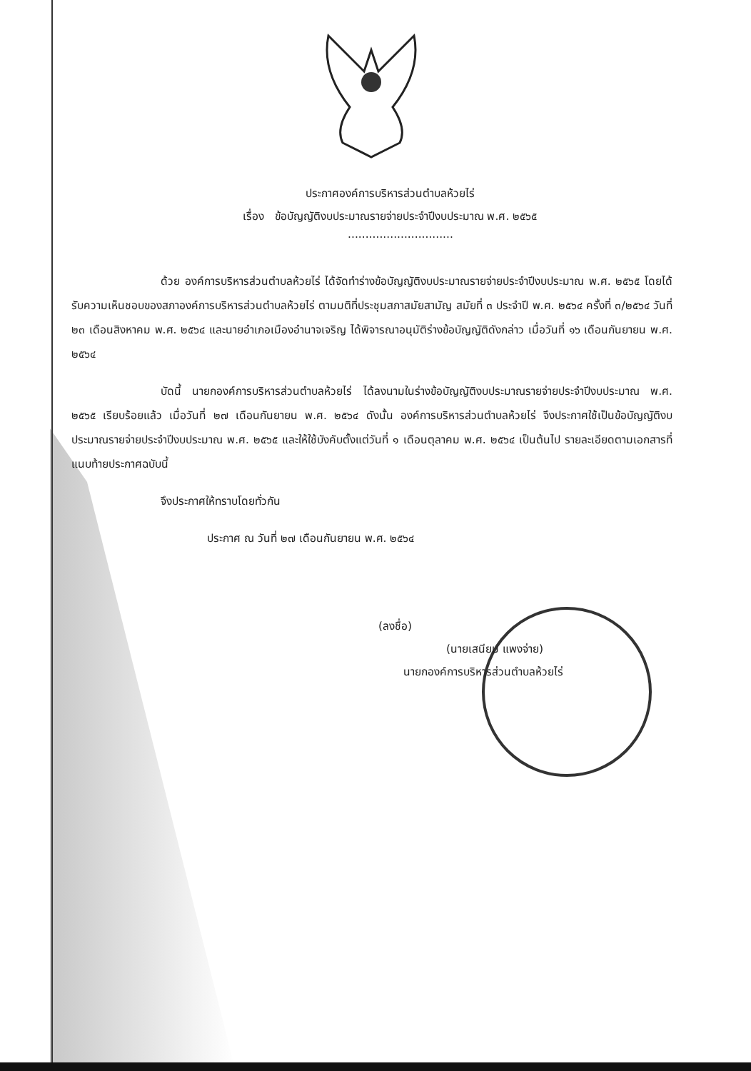ประกาศองค์การบริหารส่วนตำบลห้วยไร่
เรื่อง ข้อบัญญัติงบประมาณรายจ่ายประจำปีงบประมาณ พ.ศ. ๒๕๖๕
..............................
ด้วย องค์การบริหารส่วนตำบลห้วยไร่ ได้จัดทำร่างข้อบัญญัติงบประมาณรายจ่ายประจำปีงบประมาณ พ.ศ. ๒๕๖๕ โดยได้รับความเห็นชอบของสภาองค์การบริหารส่วนตำบลห้วยไร่ ตามมติที่ประชุมสภาสมัยสามัญ สมัยที่ ๓ ประจำปี พ.ศ. ๒๕๖๔ ครั้งที่ ๓/๒๕๖๔ วันที่ ๒๓ เดือนสิงหาคม พ.ศ. ๒๕๖๔ และนายอำเภอเมืองอำนาจเจริญ ได้พิจารณาอนุมัติร่างข้อบัญญัติดังกล่าว เมื่อวันที่ ๑๖ เดือนกันยายน พ.ศ. ๒๕๖๔
บัดนี้ นายกองค์การบริหารส่วนตำบลห้วยไร่ ได้ลงนามในร่างข้อบัญญัติงบประมาณรายจ่ายประจำปีงบประมาณ พ.ศ. ๒๕๖๕ เรียบร้อยแล้ว เมื่อวันที่ ๒๗ เดือนกันยายน พ.ศ. ๒๕๖๔ ดังนั้น องค์การบริหารส่วนตำบลห้วยไร่ จึงประกาศใช้เป็นข้อบัญญัติงบประมาณรายจ่ายประจำปีงบประมาณ พ.ศ. ๒๕๖๕ และให้ใช้บังคับตั้งแต่วันที่ ๑ เดือนตุลาคม พ.ศ. ๒๕๖๔ เป็นต้นไป รายละเอียดตามเอกสารที่แนบท้ายประกาศฉบับนี้
จึงประกาศให้ทราบโดยทั่วกัน
ประกาศ ณ วันที่ ๒๗ เดือนกันยายน พ.ศ. ๒๕๖๔
(ลงชื่อ)
(นายเสนียม แพงจ่าย)
นายกองค์การบริหารส่วนตำบลห้วยไร่